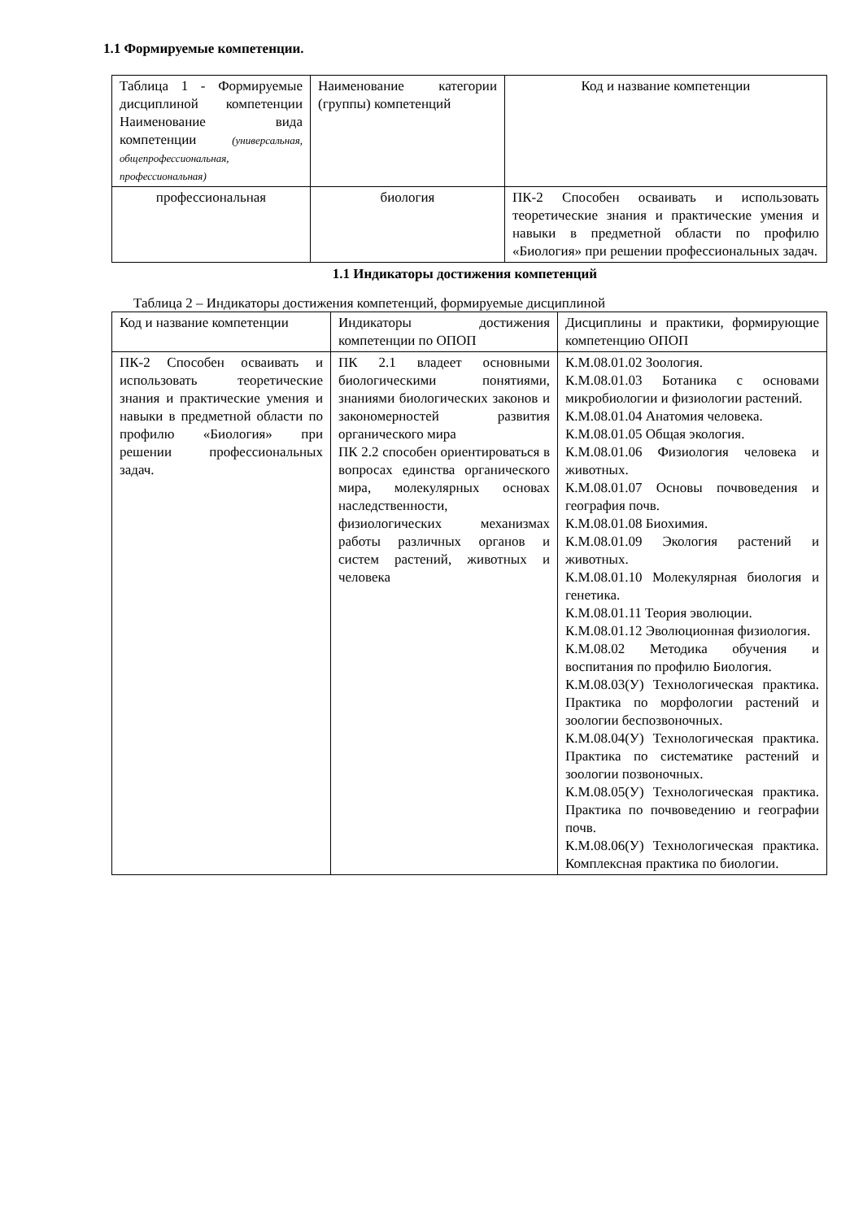1.1 Формируемые компетенции.
| Таблица 1 - Формируемые дисциплиной компетенции Наименование вида компетенции (универсальная, общепрофессиональная, профессиональная) | Наименование категории (группы) компетенций | Код и название компетенции |
| профессиональная | биология | ПК-2 Способен осваивать и использовать теоретические знания и практические умения и навыки в предметной области по профилю «Биология» при решении профессиональных задач. |
1.1 Индикаторы достижения компетенций
Таблица 2 – Индикаторы достижения компетенций, формируемые дисциплиной
| Код и название компетенции | Индикаторы достижения компетенции по ОПОП | Дисциплины и практики, формирующие компетенцию ОПОП |
| ПК-2 Способен осваивать и использовать теоретические знания и практические умения и навыки в предметной области по профилю «Биология» при решении профессиональных задач. | ПК 2.1 владеет основными биологическими понятиями, знаниями биологических законов и закономерностей развития органического мира ПК 2.2 способен ориентироваться в вопросах единства органического мира, молекулярных основах наследственности, физиологических механизмах работы различных органов и систем растений, животных и человека | К.М.08.01.02 Зоология. К.М.08.01.03 Ботаника с основами микробиологии и физиологии растений. К.М.08.01.04 Анатомия человека. К.М.08.01.05 Общая экология. К.М.08.01.06 Физиология человека и животных. К.М.08.01.07 Основы почвоведения и география почв. К.М.08.01.08 Биохимия. К.М.08.01.09 Экология растений и животных. К.М.08.01.10 Молекулярная биология и генетика. К.М.08.01.11 Теория эволюции. К.М.08.01.12 Эволюционная физиология. К.М.08.02 Методика обучения и воспитания по профилю Биология. К.М.08.03(У) Технологическая практика. Практика по морфологии растений и зоологии беспозвоночных. К.М.08.04(У) Технологическая практика. Практика по систематике растений и зоологии позвоночных. К.М.08.05(У) Технологическая практика. Практика по почвоведению и географии почв. К.М.08.06(У) Технологическая практика. Комплексная практика по биологии. |